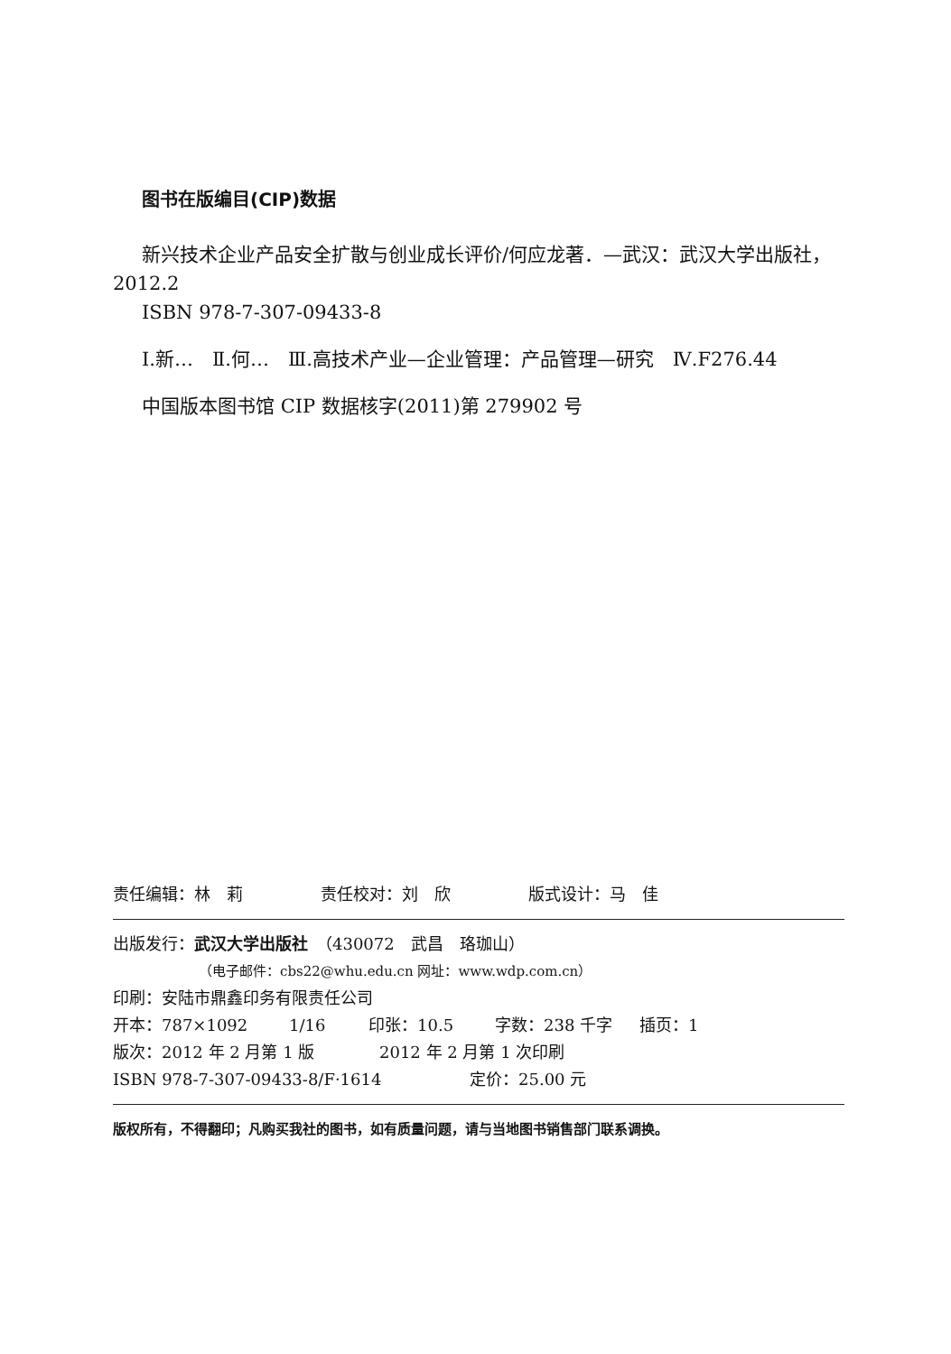图书在版编目(CIP)数据
新兴技术企业产品安全扩散与创业成长评价/何应龙著．—武汉：武汉大学出版社，2012.2
ISBN 978-7-307-09433-8
Ⅰ.新…　Ⅱ.何…　Ⅲ.高技术产业—企业管理：产品管理—研究　Ⅳ.F276.44
中国版本图书馆 CIP 数据核字(2011)第 279902 号
责任编辑：林　莉 责任校对：刘　欣 版式设计：马　佳
出版发行：武汉大学出版社　（430072　武昌　珞珈山）
（电子邮件：cbs22@whu.edu.cn 网址：www.wdp.com.cn）
印刷：安陆市鼎鑫印务有限责任公司
开本：787×1092 1/16 印张：10.5 字数：238 千字 插页：1
版次：2012 年 2 月第 1 版 2012 年 2 月第 1 次印刷
ISBN 978-7-307-09433-8/F·1614 定价：25.00 元
版权所有，不得翻印；凡购买我社的图书，如有质量问题，请与当地图书销售部门联系调换。